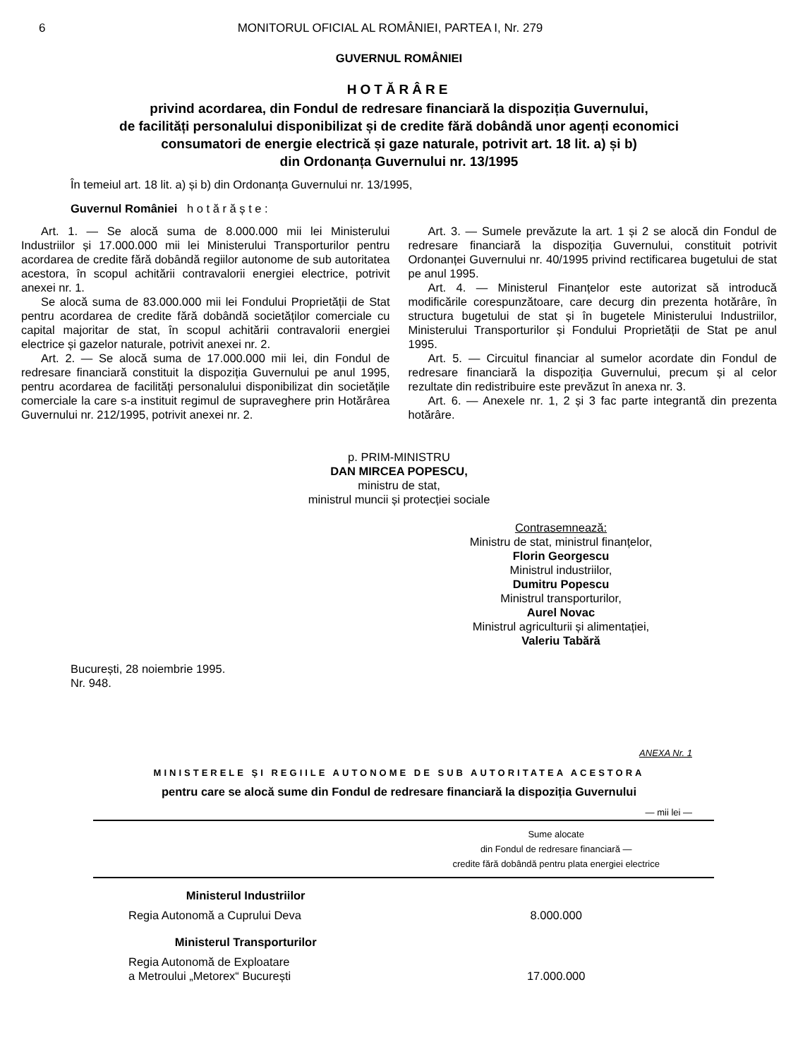6 MONITORUL OFICIAL AL ROMÂNIEI, PARTEA I, Nr. 279
GUVERNUL ROMÂNIEI
HOTĂRÂRE
privind acordarea, din Fondul de redresare financiară la dispoziția Guvernului,
de facilități personalului disponibilizat și de credite fără dobândă unor agenți economici
consumatori de energie electrică și gaze naturale, potrivit art. 18 lit. a) și b)
din Ordonanța Guvernului nr. 13/1995
În temeiul art. 18 lit. a) și b) din Ordonanța Guvernului nr. 13/1995,
Guvernul României h o t ă r ă ș t e :
Art. 1. — Se alocă suma de 8.000.000 mii lei Ministerului Industriilor și 17.000.000 mii lei Ministerului Transporturilor pentru acordarea de credite fără dobândă regiilor autonome de sub autoritatea acestora, în scopul achitării contravalorii energiei electrice, potrivit anexei nr. 1.
Se alocă suma de 83.000.000 mii lei Fondului Proprietății de Stat pentru acordarea de credite fără dobândă societăților comerciale cu capital majoritar de stat, în scopul achitării contravalorii energiei electrice și gazelor naturale, potrivit anexei nr. 2.
Art. 2. — Se alocă suma de 17.000.000 mii lei, din Fondul de redresare financiară constituit la dispoziția Guvernului pe anul 1995, pentru acordarea de facilități personalului disponibilizat din societățile comerciale la care s-a instituit regimul de supraveghere prin Hotărârea Guvernului nr. 212/1995, potrivit anexei nr. 2.
Art. 3. — Sumele prevăzute la art. 1 și 2 se alocă din Fondul de redresare financiară la dispoziția Guvernului, constituit potrivit Ordonanței Guvernului nr. 40/1995 privind rectificarea bugetului de stat pe anul 1995.
Art. 4. — Ministerul Finanțelor este autorizat să introducă modificările corespunzătoare, care decurg din prezenta hotărâre, în structura bugetului de stat și în bugetele Ministerului Industriilor, Ministerului Transporturilor și Fondului Proprietății de Stat pe anul 1995.
Art. 5. — Circuitul financiar al sumelor acordate din Fondul de redresare financiară la dispoziția Guvernului, precum și al celor rezultate din redistribuire este prevăzut în anexa nr. 3.
Art. 6. — Anexele nr. 1, 2 și 3 fac parte integrantă din prezenta hotărâre.
p. PRIM-MINISTRU
DAN MIRCEA POPESCU,
ministru de stat,
ministrul muncii și protecției sociale
Contrasemnează:
Ministru de stat, ministrul finanțelor,
Florin Georgescu
Ministrul industriilor,
Dumitru Popescu
Ministrul transporturilor,
Aurel Novac
Ministrul agriculturii și alimentației,
Valeriu Tabără
București, 28 noiembrie 1995.
Nr. 948.
ANEXA Nr. 1
MINISTERELE ȘI REGIILE AUTONOME DE SUB AUTORITATEA ACESTORA
pentru care se alocă sume din Fondul de redresare financiară la dispoziția Guvernului
— mii lei —
| | Sume alocate din Fondul de redresare financiară — credite fără dobândă pentru plata energiei electrice |
| --- | --- |
| Ministerul Industriilor | |
| Regia Autonomă a Cuprului Deva | 8.000.000 |
| Ministerul Transporturilor | |
| Regia Autonomă de Exploatare a Metroului „Metorex“ București | 17.000.000 |